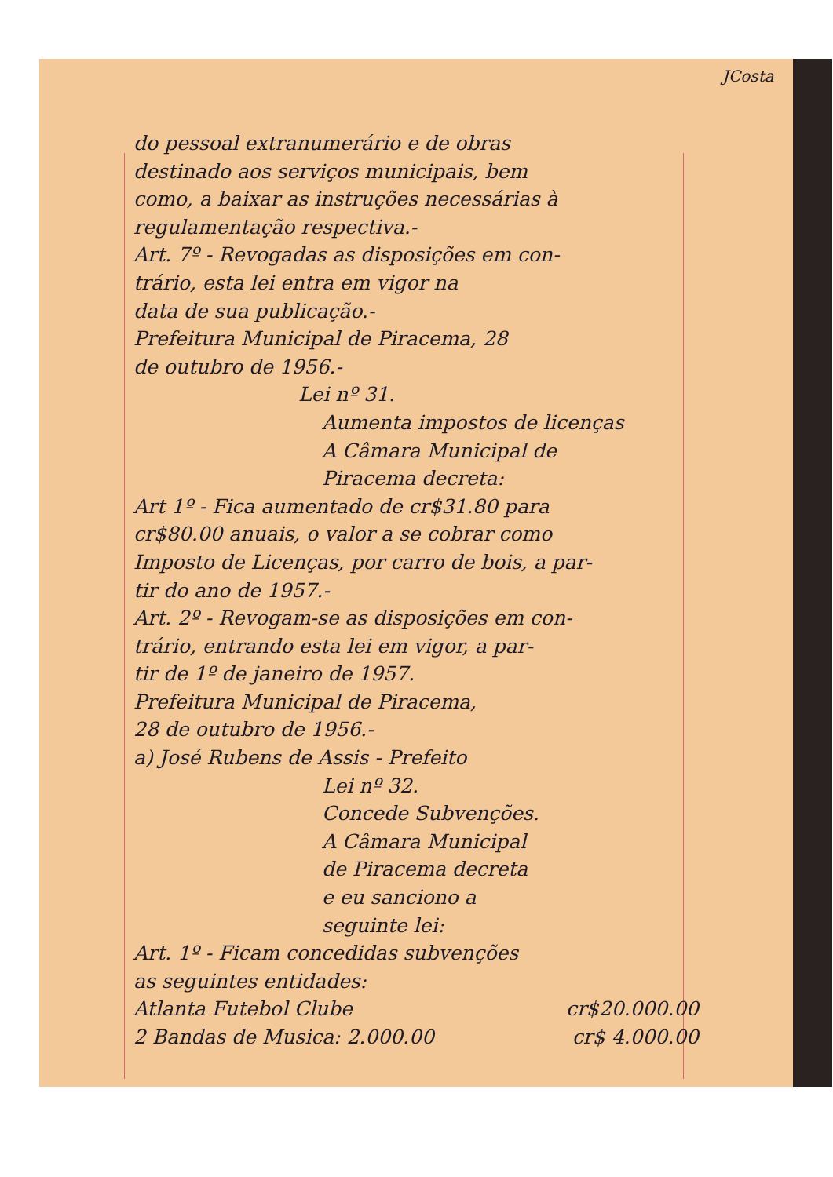JCosta
do pessoal extranumerário e de obras
destinado aos serviços municipais, bem
como, a baixar as instruções necessárias à
regulamentação respectiva.-
Art. 7º - Revogadas as disposições em con-
trário, esta lei entra em vigor na
data de sua publicação.-
Prefeitura Municipal de Piracema, 28
de outubro de 1956.-
Lei nº 31.
Aumenta impostos de licenças
A Câmara Municipal de
Piracema decreta:
Art 1º - Fica aumentado de cr$31.80 para
cr$80.00 anuais, o valor a se cobrar como
Imposto de Licenças, por carro de bois, a par-
tir do ano de 1957.-
Art. 2º - Revogam-se as disposições em con-
trário, entrando esta lei em vigor, a par-
tir de 1º de janeiro de 1957.
Prefeitura Municipal de Piracema,
28 de outubro de 1956.-
a) José Rubens de Assis - Prefeito
Lei nº 32.
Concede Subvenções.
A Câmara Municipal
de Piracema decreta
e eu sanciono a
seguinte lei:
Art. 1º - Ficam concedidas subvenções
as seguintes entidades:
Atlanta Futebol Clube cr$20.000.00
2 Bandas de Musica: 2.000.00 cr$ 4.000.00